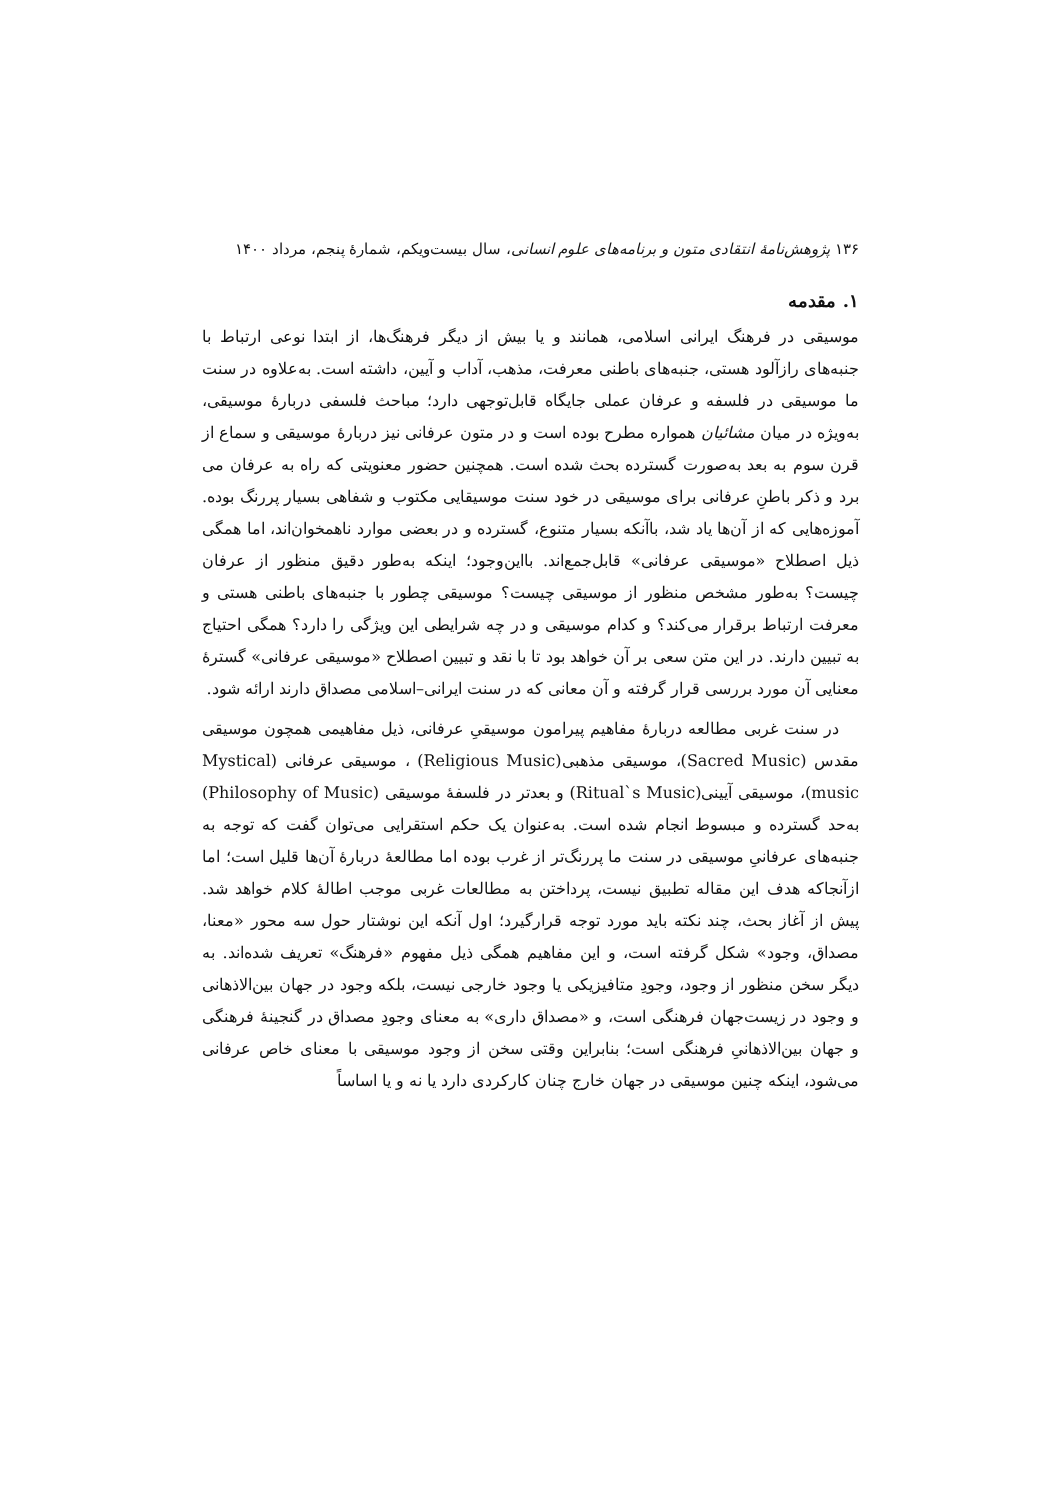۱۳۶ پژوهش‌نامهٔ انتقادی متون و برنامه‌های علوم انسانی، سال بیست‌ویکم، شمارهٔ پنجم، مرداد ۱۴۰۰
۱. مقدمه
موسیقی در فرهنگ ایرانی اسلامی، همانند و یا بیش از دیگر فرهنگ‌ها، از ابتدا نوعی ارتباط با جنبه‌های رازآلود هستی، جنبه‌های باطنی معرفت، مذهب، آداب و آیین، داشته است. به‌علاوه در سنت ما موسیقی در فلسفه و عرفان عملی جایگاه قابل‌توجهی دارد؛ مباحث فلسفی دربارهٔ موسیقی، به‌ویژه در میان مشائیان همواره مطرح بوده است و در متون عرفانی نیز دربارهٔ موسیقی و سماع از قرن سوم به بعد به‌صورت گسترده بحث شده است. همچنین حضور معنویتی که راه به عرفان می برد و ذکر باطنِ عرفانی برای موسیقی در خود سنت موسیقایی مکتوب و شفاهی بسیار پررنگ بوده. آموزه‌هایی که از آن‌ها یاد شد، باآنکه بسیار متنوع، گسترده و در بعضی موارد ناهمخوان‌اند، اما همگی ذیل اصطلاح «موسیقی عرفانی» قابل‌جمع‌اند. بااین‌وجود؛ اینکه به‌طور دقیق منظور از عرفان چیست؟ به‌طور مشخص منظور از موسیقی چیست؟ موسیقی چطور با جنبه‌های باطنی هستی و معرفت ارتباط برقرار می‌کند؟ و کدام موسیقی و در چه شرایطی این ویژگی را دارد؟ همگی احتیاج به تبیین دارند. در این متن سعی بر آن خواهد بود تا با نقد و تبیین اصطلاح «موسیقی عرفانی» گسترهٔ معنایی آن مورد بررسی قرار گرفته و آن معانی که در سنت ایرانی–اسلامی مصداق دارند ارائه شود.
در سنت غربی مطالعه دربارهٔ مفاهیم پیرامون موسیقیِ عرفانی، ذیل مفاهیمی همچون موسیقی مقدس (Sacred Music)، موسیقی مذهبی(Religious Music) ، موسیقی عرفانی (Mystical music)، موسیقی آیینی(Ritual`s Music) و بعدتر در فلسفهٔ موسیقی (Philosophy of Music) به‌حد گسترده و مبسوط انجام شده است. به‌عنوان یک حکم استقرایی می‌توان گفت که توجه به جنبه‌های عرفانیِ موسیقی در سنت ما پررنگ‌تر از غرب بوده اما مطالعهٔ دربارهٔ آن‌ها قلیل است؛ اما ازآنجاکه هدف این مقاله تطبیق نیست، پرداختن به مطالعات غربی موجب اطالهٔ کلام خواهد شد. پیش از آغاز بحث، چند نکته باید مورد توجه قرارگیرد؛ اول آنکه این نوشتار حول سه محور «معنا، مصداق، وجود» شکل گرفته است، و این مفاهیم همگی ذیل مفهوم «فرهنگ» تعریف شده‌اند. به دیگر سخن منظور از وجود، وجودِ متافیزیکی یا وجود خارجی نیست، بلکه وجود در جهان بین‌الاذهانی و وجود در زیست‌جهان فرهنگی است، و «مصداق داری» به معنای وجودِ مصداق در گنجینهٔ فرهنگی و جهان بین‌الاذهانیِ فرهنگی است؛ بنابراین وقتی سخن از وجود موسیقی با معنای خاص عرفانی می‌شود، اینکه چنین موسیقی در جهان خارج چنان کارکردی دارد یا نه و یا اساساً